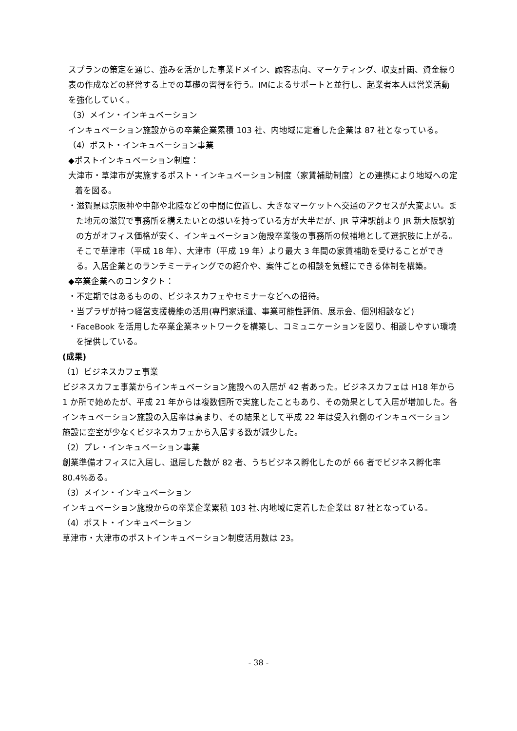スプランの策定を通じ、強みを活かした事業ドメイン、顧客志向、マーケティング、収支計画、資金繰り表の作成などの経営する上での基礎の習得を行う。IMによるサポートと並行し、起業者本人は営業活動を強化していく。
（3）メイン・インキュベーション
インキュベーション施設からの卒業企業累積 103 社、内地域に定着した企業は 87 社となっている。
（4）ポスト・インキュベーション事業
◆ポストインキュベーション制度：
大津市・草津市が実施するポスト・インキュベーション制度（家賃補助制度）との連携により地域への定着を図る。
・滋賀県は京阪神や中部や北陸などの中間に位置し、大きなマーケットへ交通のアクセスが大変よい。また地元の滋賀で事務所を構えたいとの想いを持っている方が大半だが、JR 草津駅前より JR 新大阪駅前の方がオフィス価格が安く、インキュベーション施設卒業後の事務所の候補地として選択肢に上がる。そこで草津市（平成 18 年）、大津市（平成 19 年）より最大 3 年間の家賃補助を受けることができる。入居企業とのランチミーティングでの紹介や、案件ごとの相談を気軽にできる体制を構築。
◆卒業企業へのコンタクト：
・不定期ではあるものの、ビジネスカフェやセミナーなどへの招待。
・当プラザが持つ経営支援機能の活用(専門家派遣、事業可能性評価、展示会、個別相談など)
・FaceBook を活用した卒業企業ネットワークを構築し、コミュニケーションを図り、相談しやすい環境を提供している。
(成果)
（1）ビジネスカフェ事業
ビジネスカフェ事業からインキュベーション施設への入居が 42 者あった。ビジネスカフェは H18 年から 1 か所で始めたが、平成 21 年からは複数個所で実施したこともあり、その効果として入居が増加した。各インキュベーション施設の入居率は高まり、その結果として平成 22 年は受入れ側のインキュベーション施設に空室が少なくビジネスカフェから入居する数が減少した。
（2）プレ・インキュベーション事業
創業準備オフィスに入居し、退居した数が 82 者、うちビジネス孵化したのが 66 者でビジネス孵化率 80.4%ある。
（3）メイン・インキュベーション
インキュベーション施設からの卒業企業累積 103 社､内地域に定着した企業は 87 社となっている。
（4）ポスト・インキュベーション
草津市・大津市のポストインキュベーション制度活用数は 23。
- 38 -